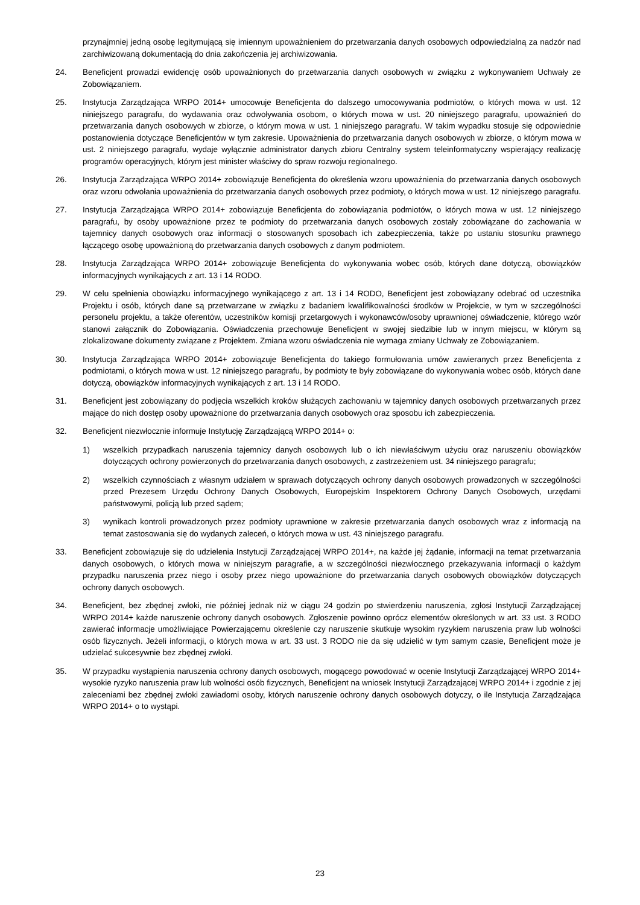przynajmniej jedną osobę legitymującą się imiennym upoważnieniem do przetwarzania danych osobowych odpowiedzialną za nadzór nad zarchiwizowaną dokumentacją do dnia zakończenia jej archiwizowania.
24. Beneficjent prowadzi ewidencję osób upoważnionych do przetwarzania danych osobowych w związku z wykonywaniem Uchwały ze Zobowiązaniem.
25. Instytucja Zarządzająca WRPO 2014+ umocowuje Beneficjenta do dalszego umocowywania podmiotów, o których mowa w ust. 12 niniejszego paragrafu, do wydawania oraz odwoływania osobom, o których mowa w ust. 20 niniejszego paragrafu, upoważnień do przetwarzania danych osobowych w zbiorze, o którym mowa w ust. 1 niniejszego paragrafu. W takim wypadku stosuje się odpowiednie postanowienia dotyczące Beneficjentów w tym zakresie. Upoważnienia do przetwarzania danych osobowych w zbiorze, o którym mowa w ust. 2 niniejszego paragrafu, wydaje wyłącznie administrator danych zbioru Centralny system teleinformatyczny wspierający realizację programów operacyjnych, którym jest minister właściwy do spraw rozwoju regionalnego.
26. Instytucja Zarządzająca WRPO 2014+ zobowiązuje Beneficjenta do określenia wzoru upoważnienia do przetwarzania danych osobowych oraz wzoru odwołania upoważnienia do przetwarzania danych osobowych przez podmioty, o których mowa w ust. 12 niniejszego paragrafu.
27. Instytucja Zarządzająca WRPO 2014+ zobowiązuje Beneficjenta do zobowiązania podmiotów, o których mowa w ust. 12 niniejszego paragrafu, by osoby upoważnione przez te podmioty do przetwarzania danych osobowych zostały zobowiązane do zachowania w tajemnicy danych osobowych oraz informacji o stosowanych sposobach ich zabezpieczenia, także po ustaniu stosunku prawnego łączącego osobę upoważnioną do przetwarzania danych osobowych z danym podmiotem.
28. Instytucja Zarządzająca WRPO 2014+ zobowiązuje Beneficjenta do wykonywania wobec osób, których dane dotyczą, obowiązków informacyjnych wynikających z art. 13 i 14 RODO.
29. W celu spełnienia obowiązku informacyjnego wynikającego z art. 13 i 14 RODO, Beneficjent jest zobowiązany odebrać od uczestnika Projektu i osób, których dane są przetwarzane w związku z badaniem kwalifikowalności środków w Projekcie, w tym w szczególności personelu projektu, a także oferentów, uczestników komisji przetargowych i wykonawców/osoby uprawnionej oświadczenie, którego wzór stanowi załącznik do Zobowiązania. Oświadczenia przechowuje Beneficjent w swojej siedzibie lub w innym miejscu, w którym są zlokalizowane dokumenty związane z Projektem. Zmiana wzoru oświadczenia nie wymaga zmiany Uchwały ze Zobowiązaniem.
30. Instytucja Zarządzająca WRPO 2014+ zobowiązuje Beneficjenta do takiego formułowania umów zawieranych przez Beneficjenta z podmiotami, o których mowa w ust. 12 niniejszego paragrafu, by podmioty te były zobowiązane do wykonywania wobec osób, których dane dotyczą, obowiązków informacyjnych wynikających z art. 13 i 14 RODO.
31. Beneficjent jest zobowiązany do podjęcia wszelkich kroków służących zachowaniu w tajemnicy danych osobowych przetwarzanych przez mające do nich dostęp osoby upoważnione do przetwarzania danych osobowych oraz sposobu ich zabezpieczenia.
32. Beneficjent niezwłocznie informuje Instytucję Zarządzającą WRPO 2014+ o:
1) wszelkich przypadkach naruszenia tajemnicy danych osobowych lub o ich niewłaściwym użyciu oraz naruszeniu obowiązków dotyczących ochrony powierzonych do przetwarzania danych osobowych, z zastrzeżeniem ust. 34 niniejszego paragrafu;
2) wszelkich czynnościach z własnym udziałem w sprawach dotyczących ochrony danych osobowych prowadzonych w szczególności przed Prezesem Urzędu Ochrony Danych Osobowych, Europejskim Inspektorem Ochrony Danych Osobowych, urzędami państwowymi, policją lub przed sądem;
3) wynikach kontroli prowadzonych przez podmioty uprawnione w zakresie przetwarzania danych osobowych wraz z informacją na temat zastosowania się do wydanych zaleceń, o których mowa w ust. 43 niniejszego paragrafu.
33. Beneficjent zobowiązuje się do udzielenia Instytucji Zarządzającej WRPO 2014+, na każde jej żądanie, informacji na temat przetwarzania danych osobowych, o których mowa w niniejszym paragrafie, a w szczególności niezwłocznego przekazywania informacji o każdym przypadku naruszenia przez niego i osoby przez niego upoważnione do przetwarzania danych osobowych obowiązków dotyczących ochrony danych osobowych.
34. Beneficjent, bez zbędnej zwłoki, nie później jednak niż w ciągu 24 godzin po stwierdzeniu naruszenia, zgłosi Instytucji Zarządzającej WRPO 2014+ każde naruszenie ochrony danych osobowych. Zgłoszenie powinno oprócz elementów określonych w art. 33 ust. 3 RODO zawierać informacje umożliwiające Powierzającemu określenie czy naruszenie skutkuje wysokim ryzykiem naruszenia praw lub wolności osób fizycznych. Jeżeli informacji, o których mowa w art. 33 ust. 3 RODO nie da się udzielić w tym samym czasie, Beneficjent może je udzielać sukcesywnie bez zbędnej zwłoki.
35. W przypadku wystąpienia naruszenia ochrony danych osobowych, mogącego powodować w ocenie Instytucji Zarządzającej WRPO 2014+ wysokie ryzyko naruszenia praw lub wolności osób fizycznych, Beneficjent na wniosek Instytucji Zarządzającej WRPO 2014+ i zgodnie z jej zaleceniami bez zbędnej zwłoki zawiadomi osoby, których naruszenie ochrony danych osobowych dotyczy, o ile Instytucja Zarządzająca WRPO 2014+ o to wystąpi.
23